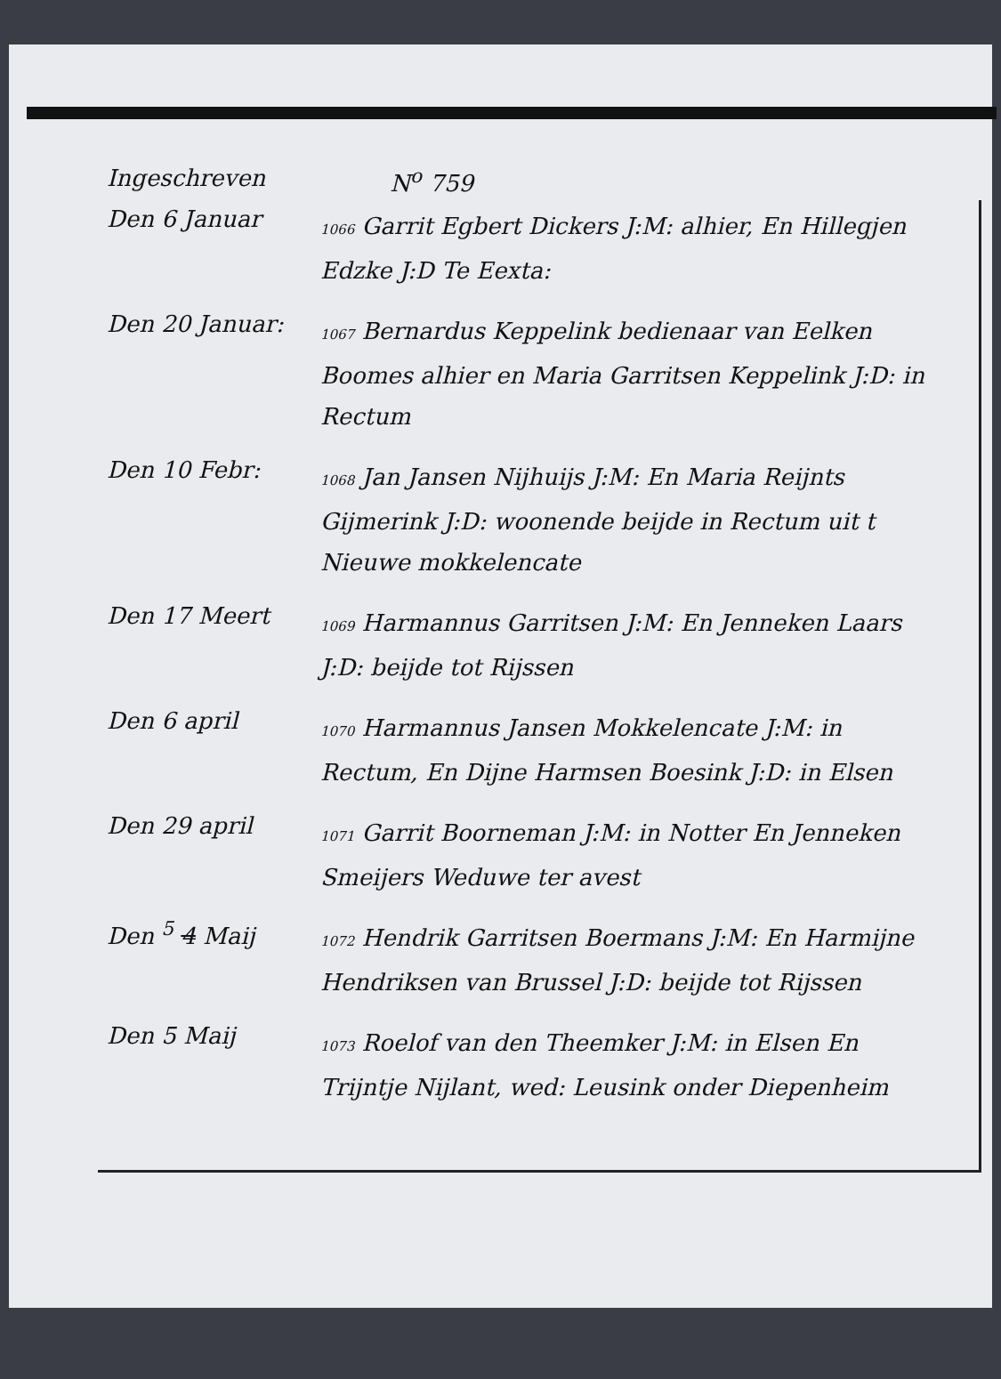Ingeschreven N<sup>o</sup> 759
Den 6 Januar
1066 Garrit Egbert Dickers J:M: alhier, En Hillegjen Edzke J:D Te Eexta:
Den 20 Januar:
1067 Bernardus Keppelink bedienaar van Eelken Boomes alhier en Maria Garritsen Keppelink J:D: in Rectum
Den 10 Febr:
1068 Jan Jansen Nijhuijs J:M: En Maria Reijnts Gijmerink J:D: woonende beijde in Rectum uit t Nieuwe mokkelencate
Den 17 Meert
1069 Harmannus Garritsen J:M: En Jenneken Laars J:D: beijde tot Rijssen
Den 6 april
1070 Harmannus Jansen Mokkelencate J:M: in Rectum, En Dijne Harmsen Boesink J:D: in Elsen
Den 29 april
1071 Garrit Boorneman J:M: in Notter En Jenneken Smeijers Weduwe ter avest
Den <sup>5</sup> 4 Maij
1072 Hendrik Garritsen Boermans J:M: En Harmijne Hendriksen van Brussel J:D: beijde tot Rijssen
Den 5 Maij
1073 Roelof van den Theemker J:M: in Elsen En Trijntje Nijlant, wed: Leusink onder Diepenheim